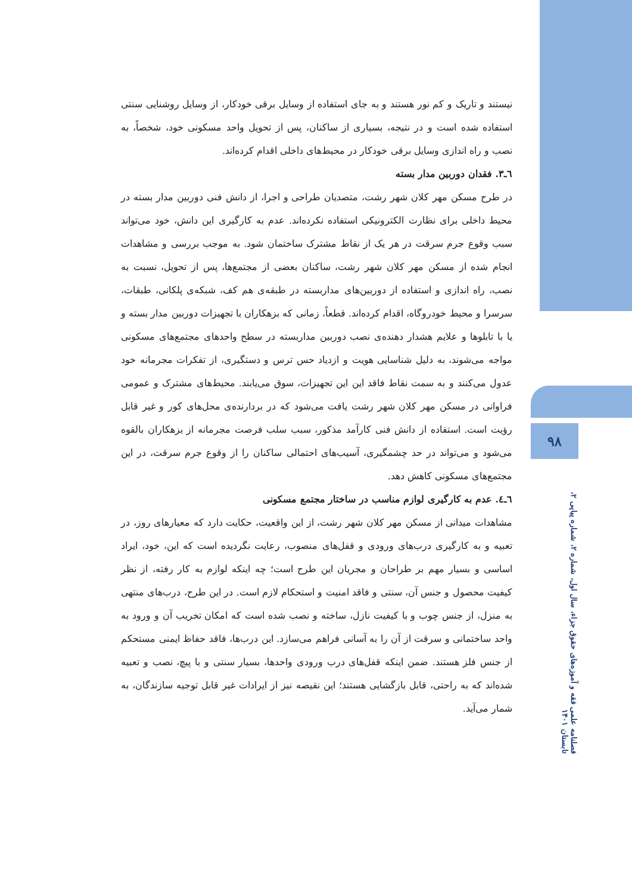نیستند و تاریک و کم نور هستند و به جای استفاده از وسایل برقی خودکار، از وسایل روشنایی سنتی استفاده شده است و در نتیجه، بسیاری از ساکنان، پس از تحویل واحد مسکونی خود، شخصاً، به نصب و راه اندازی وسایل برقی خودکار در محیط‌های داخلی اقدام کرده‌اند.
٦ـ٣. فقدان دوربین مدار بسته
در طرح مسکن مهر کلان شهر رشت، متصدیان طراحی و اجرا، از دانش فنی دوربین مدار بسته در محیط داخلی برای نظارت الکترونیکی استفاده نکرده‌اند. عدم به کارگیری این دانش، خود می‌تواند سبب وقوع جرم سرقت در هر یک از نقاط مشترک ساختمان شود. به موجب بررسی و مشاهدات انجام شده از مسکن مهر کلان شهر رشت، ساکنان بعضی از مجتمع‌ها، پس از تحویل، نسبت به نصب، راه اندازی و استفاده از دوربین‌های مداربسته در طبقه‌ی هم کف، شبکه‌ی پلکانی، طبقات، سرسرا و محیط خودروگاه، اقدام کرده‌اند. قطعاً، زمانی که بزهکاران با تجهیزات دوربین مدار بسته و یا با تابلوها و علایم هشدار دهنده‌ی نصب دوربین مداربسته در سطح واحدهای مجتمع‌های مسکونی مواجه می‌شوند، به دلیل شناسایی هویت و ازدیاد حس ترس و دستگیری، از تفکرات مجرمانه خود عدول می‌کنند و به سمت نقاط فاقد این این تجهیزات، سوق می‌یابند. محیط‌های مشترک و عمومی فراوانی در مسکن مهر کلان شهر رشت یافت می‌شود که در بردارنده‌ی محل‌های کور و غیر قابل رؤیت است. استفاده از دانش فنی کارآمد مذکور، سبب سلب فرصت مجرمانه از بزهکاران بالقوه می‌شود و می‌تواند در حد چشمگیری، آسیب‌های احتمالی ساکنان را از وقوع جرم سرقت، در این مجتمع‌های مسکونی کاهش دهد.
٦ـ٤. عدم به کارگیری لوازم مناسب در ساختار مجتمع مسکونی
مشاهدات میدانی از مسکن مهر کلان شهر رشت، از این واقعیت، حکایت دارد که معیارهای روز، در تعبیه و به کارگیری درب‌های ورودی و قفل‌های منصوب، رعایت نگردیده است که این، خود، ایراد اساسی و بسیار مهم بر طراحان و مجریان این طرح است؛ چه اینکه لوازم به کار رفته، از نظر کیفیت محصول و جنس آن، سنتی و فاقد امنیت و استحکام لازم است. در این طرح، درب‌های منتهی به منزل، از جنس چوب و با کیفیت نازل، ساخته و نصب شده است که امکان تخریب آن و ورود به واحد ساختمانی و سرقت از آن را به آسانی فراهم می‌سازد. این درب‌ها، فاقد حفاظ ایمنی مستحکم از جنس فلز هستند. ضمن اینکه قفل‌های درب ورودی واحدها، بسیار سنتی و با پیچ، نصب و تعبیه شده‌اند که به راحتی، قابل بازگشایی هستند؛ این نقیصه نیز از ایرادات غیر قابل توجیه سازندگان، به شمار می‌آید.
۹۸
فصلنامه علمی فقه و آموزه‌های حقوق جزاء، سال اول، شماره ۲، شماره پیاپی ۲، تابستان ۱۴۰۱